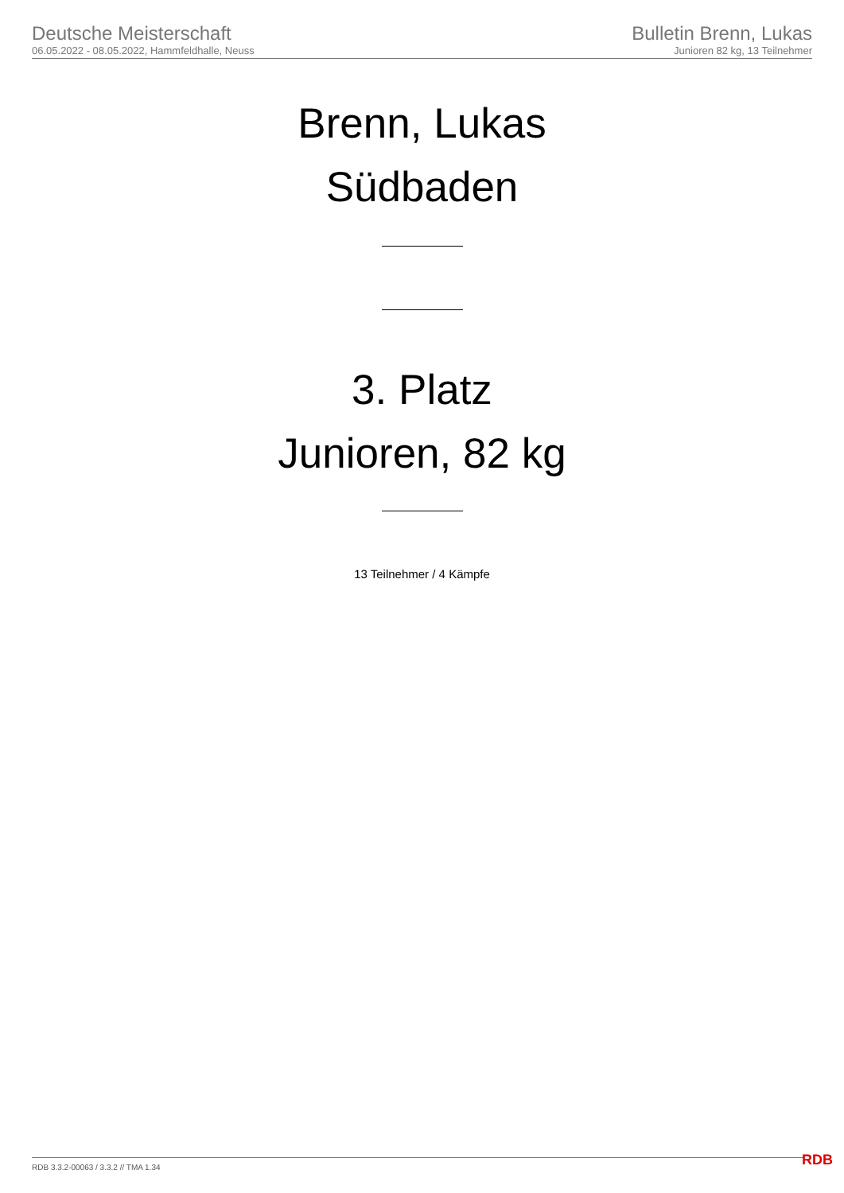Deutsche Meisterschaft
06.05.2022 - 08.05.2022, Hammfeldhalle, Neuss
Bulletin Brenn, Lukas
Junioren 82 kg, 13 Teilnehmer
Brenn, Lukas
Südbaden
3. Platz
Junioren, 82 kg
13 Teilnehmer / 4 Kämpfe
RDB 3.3.2-00063 / 3.3.2 // TMA 1.34
RDB